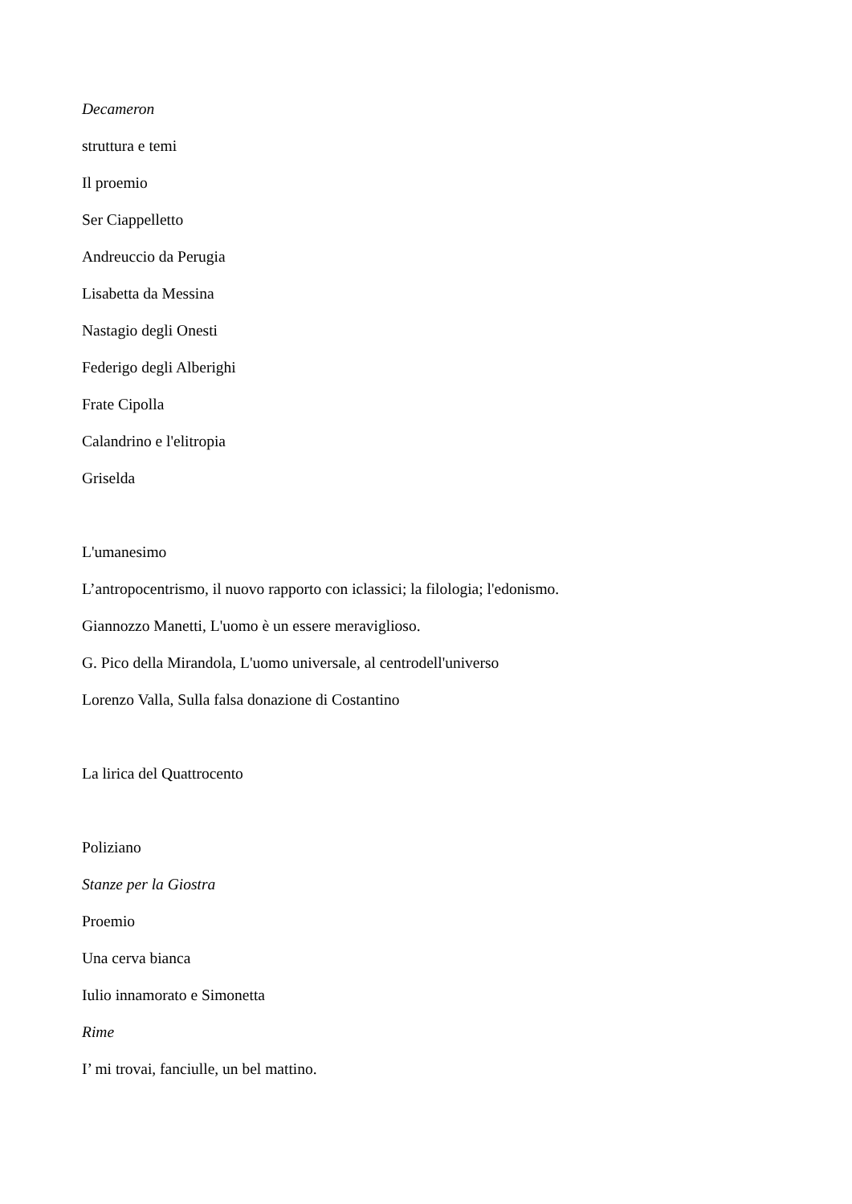Decameron
struttura e temi
Il proemio
Ser Ciappelletto
Andreuccio da Perugia
Lisabetta da Messina
Nastagio degli Onesti
Federigo degli Alberighi
Frate Cipolla
Calandrino e l'elitropia
Griselda
L'umanesimo
L’antropocentrismo, il nuovo rapporto con iclassici; la filologia; l'edonismo.
Giannozzo Manetti, L'uomo è un essere meraviglioso.
G. Pico della Mirandola, L'uomo universale, al centrodell'universo
Lorenzo Valla, Sulla falsa donazione di Costantino
La lirica del Quattrocento
Poliziano
Stanze per la Giostra
Proemio
Una cerva bianca
Iulio innamorato e Simonetta
Rime
I’ mi trovai, fanciulle, un bel mattino.